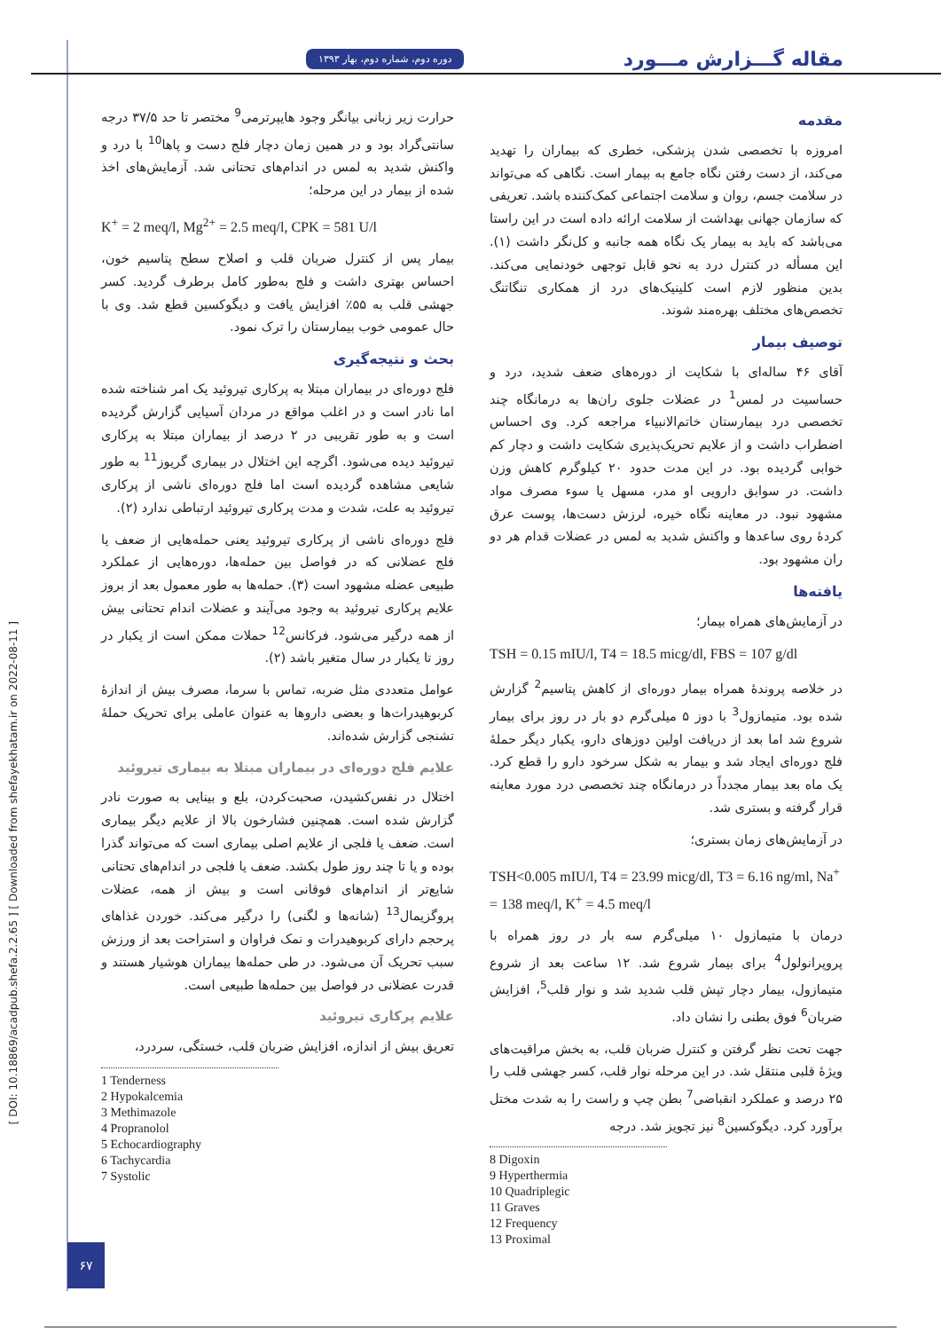[ DOI: 10.18869/acadpub.shefa.2.2.65 ] [ Downloaded from shefayekhatam.ir on 2022-08-11 ]
مقاله گـــزارش مـــورد دوره دوم، شماره دوم، بهار ۱۳۹۳
مقدمه
امروزه با تخصصی شدن پزشکی، خطری که بیماران را تهدید می‌کند، از دست رفتن نگاه جامع به بیمار است. نگاهی که می‌تواند در سلامت جسم، روان و سلامت اجتماعی کمک‌کننده باشد. تعریفی که سازمان جهانی بهداشت از سلامت ارائه داده است در این راستا می‌باشد که باید به بیمار یک نگاه همه جانبه و کل‌نگر داشت (۱). این مسأله در کنترل درد به نحو قابل توجهی خودنمایی می‌کند. بدین منظور لازم است کلینیک‌های درد از همکاری تنگاتنگ تخصص‌های مختلف بهره‌مند شوند.
توصیف بیمار
آقای ۴۶ ساله‌ای با شکایت از دوره‌های ضعف شدید، درد و حساسیت در لمس<sup>1</sup> در عضلات جلوی ران‌ها به درمانگاه چند تخصصی درد بیمارستان خاتم‌الانبیاء مراجعه کرد. وی احساس اضطراب داشت و از علایم تحریک‌پذیری شکایت داشت و دچار کم خوابی گردیده بود. در این مدت حدود ۲۰ کیلوگرم کاهش وزن داشت. در سوابق دارویی او مدر، مسهل یا سوء مصرف مواد مشهود نبود. در معاینه نگاه خیره، لرزش دست‌ها، پوست عرق کردهٔ روی ساعدها و واکنش شدید به لمس در عضلات قدام هر دو ران مشهود بود.
یافته‌ها
در آزمایش‌های همراه بیمار؛
TSH = 0.15 mIU/l, T4 = 18.5 micg/dl, FBS = 107 g/dl
در خلاصه پروندهٔ همراه بیمار دوره‌ای از کاهش پتاسیم<sup>2</sup> گزارش شده بود. متیمازول<sup>3</sup> با دوز ۵ میلی‌گرم دو بار در روز برای بیمار شروع شد اما بعد از دریافت اولین دوزهای دارو، یکبار دیگر حملهٔ فلج دوره‌ای ایجاد شد و بیمار به شکل سرخود دارو را قطع کرد. یک ماه بعد بیمار مجدداً در درمانگاه چند تخصصی درد مورد معاینه قرار گرفته و بستری شد.
در آزمایش‌های زمان بستری؛
TSH<0.005 mIU/l, T4 = 23.99 micg/dl, T3 = 6.16 ng/ml, Na<sup>+</sup> = 138 meq/l, K<sup>+</sup> = 4.5 meq/l
درمان با متیمازول ۱۰ میلی‌گرم سه بار در روز همراه با پروپرانولول<sup>4</sup> برای بیمار شروع شد. ۱۲ ساعت بعد از شروع متیمازول، بیمار دچار تپش قلب شدید شد و نوار قلب<sup>5</sup>، افزایش ضربان<sup>6</sup> فوق بطنی را نشان داد.
جهت تحت نظر گرفتن و کنترل ضربان قلب، به بخش مراقبت‌های ویژهٔ قلبی منتقل شد. در این مرحله نوار قلب، کسر جهشی قلب را ۲۵ درصد و عملکرد انقباضی<sup>7</sup> بطن چپ و راست را به شدت مختل برآورد کرد. دیگوکسین<sup>8</sup> نیز تجویز شد. درجه
8 Digoxin
9 Hyperthermia
10 Quadriplegic
11 Graves
12 Frequency
13 Proximal
حرارت زیر زبانی بیانگر وجود هایپرترمی<sup>9</sup> مختصر تا حد ۳۷/۵ درجه سانتی‌گراد بود و در همین زمان دچار فلج دست و پاها<sup>10</sup> با درد و واکنش شدید به لمس در اندام‌های تحتانی شد. آزمایش‌های اخذ شده از بیمار در این مرحله؛
K<sup>+</sup> = 2 meq/l, Mg<sup>2+</sup> = 2.5 meq/l, CPK = 581 U/l
بیمار پس از کنترل ضربان قلب و اصلاح سطح پتاسیم خون، احساس بهتری داشت و فلج به‌طور کامل برطرف گردید. کسر جهشی قلب به ۵۵٪ افزایش یافت و دیگوکسین قطع شد. وی با حال عمومی خوب بیمارستان را ترک نمود.
بحث و نتیجه‌گیری
فلج دوره‌ای در بیماران مبتلا به پرکاری تیروئید یک امر شناخته شده اما نادر است و در اغلب مواقع در مردان آسیایی گزارش گردیده است و به طور تقریبی در ۲ درصد از بیماران مبتلا به پرکاری تیروئید دیده می‌شود. اگرچه این اختلال در بیماری گریوز<sup>11</sup> به طور شایعی مشاهده گردیده است اما فلج دوره‌ای ناشی از پرکاری تیروئید به علت، شدت و مدت پرکاری تیروئید ارتباطی ندارد (۲).
فلج دوره‌ای ناشی از پرکاری تیروئید یعنی حمله‌هایی از ضعف یا فلج عضلانی که در فواصل بین حمله‌ها، دوره‌هایی از عملکرد طبیعی عضله مشهود است (۳). حمله‌ها به طور معمول بعد از بروز علایم پرکاری تیروئید به وجود می‌آیند و عضلات اندام تحتانی بیش از همه درگیر می‌شود. فرکانس<sup>12</sup> حملات ممکن است از یکبار در روز تا یکبار در سال متغیر باشد (۲).
عوامل متعددی مثل ضربه، تماس با سرما، مصرف بیش از اندازهٔ کربوهیدرات‌ها و بعضی داروها به عنوان عاملی برای تحریک حملهٔ تشنجی گزارش شده‌اند.
علایم فلج دوره‌ای در بیماران مبتلا به بیماری تیروئید
اختلال در نفس‌کشیدن، صحبت‌کردن، بلع و بینایی به صورت نادر گزارش شده است. همچنین فشارخون بالا از علایم دیگر بیماری است. ضعف یا فلجی از علایم اصلی بیماری است که می‌تواند گذرا بوده و یا تا چند روز طول بکشد. ضعف یا فلجی در اندام‌های تحتانی شایع‌تر از اندام‌های فوقانی است و بیش از همه، عضلات پروگزیمال<sup>13</sup> (شانه‌ها و لگنی) را درگیر می‌کند. خوردن غذاهای پرحجم دارای کربوهیدرات و نمک فراوان و استراحت بعد از ورزش سبب تحریک آن می‌شود. در طی حمله‌ها بیماران هوشیار هستند و قدرت عضلانی در فواصل بین حمله‌ها طبیعی است.
علایم پرکاری تیروئید
تعریق بیش از اندازه، افزایش ضربان قلب، خستگی، سردرد،
1 Tenderness
2 Hypokalcemia
3 Methimazole
4 Propranolol
5 Echocardiography
6 Tachycardia
7 Systolic
۶۷